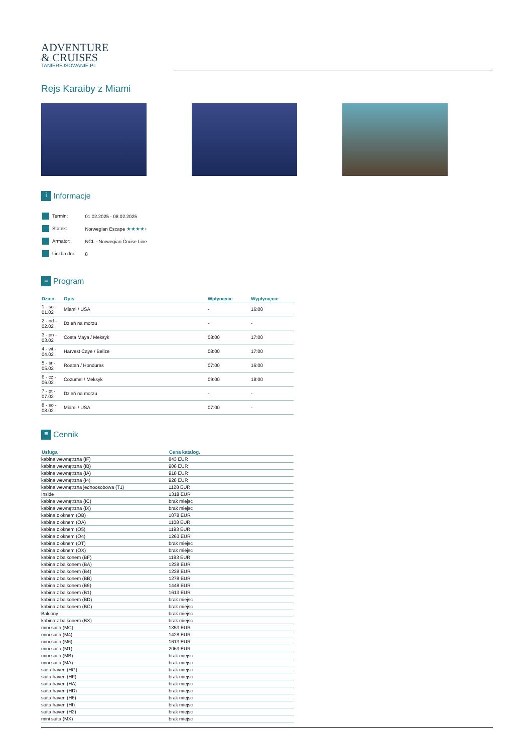ADVENTURE
& CRUISES
TANIEREJSOWANIE.PL
Rejs Karaiby z Miami
i Informacje
| Termin: | 01.02.2025 - 08.02.2025 |
| Statek: | Norwegian Escape ★★★★+ |
| Armator: | NCL - Norwegian Cruise Line |
| Liczba dni: | 8 |
≡ Program
| Dzień | Opis | Wpłynięcie | Wypłynięcie |
| --- | --- | --- | --- |
| 1 - so - 01.02 | Miami / USA | - | 16:00 |
| 2 - nd - 02.02 | Dzień na morzu | - | - |
| 3 - pn - 03.02 | Costa Maya / Meksyk | 08:00 | 17:00 |
| 4 - wt - 04.02 | Harvest Caye / Belize | 08:00 | 17:00 |
| 5 - śr - 05.02 | Roatan / Honduras | 07:00 | 16:00 |
| 6 - cz - 06.02 | Cozumel / Meksyk | 09:00 | 18:00 |
| 7 - pt - 07.02 | Dzień na morzu | - | - |
| 8 - so - 08.02 | Miami / USA | 07:00 | - |
≡ Cennik
| Usługa | Cena katalog. |
| --- | --- |
| kabina wewnętrzna (IF) | 843 EUR |
| kabina wewnętrzna (IB) | 908 EUR |
| kabina wewnętrzna (IA) | 918 EUR |
| kabina wewnętrzna (I4) | 928 EUR |
| kabina wewnętrzna jednoosobowa (T1) | 1128 EUR |
| Inside | 1318 EUR |
| kabina wewnętrzna (IC) | brak miejsc |
| kabina wewnętrzna (IX) | brak miejsc |
| kabina z oknem (OB) | 1078 EUR |
| kabina z oknem (OA) | 1108 EUR |
| kabina z oknem (O5) | 1193 EUR |
| kabina z oknem (O4) | 1263 EUR |
| kabina z oknem (OT) | brak miejsc |
| kabina z oknem (OX) | brak miejsc |
| kabina z balkonem (BF) | 1193 EUR |
| kabina z balkonem (BA) | 1238 EUR |
| kabina z balkonem (B4) | 1238 EUR |
| kabina z balkonem (BB) | 1278 EUR |
| kabina z balkonem (B6) | 1448 EUR |
| kabina z balkonem (B1) | 1613 EUR |
| kabina z balkonem (BD) | brak miejsc |
| kabina z balkonem (BC) | brak miejsc |
| Balcony | brak miejsc |
| kabina z balkonem (BX) | brak miejsc |
| mini suita (MC) | 1353 EUR |
| mini suita (M4) | 1428 EUR |
| mini suita (M6) | 1613 EUR |
| mini suita (M1) | 2063 EUR |
| mini suita (MB) | brak miejsc |
| mini suita (MA) | brak miejsc |
| suita haven (HG) | brak miejsc |
| suita haven (HF) | brak miejsc |
| suita haven (HA) | brak miejsc |
| suita haven (HD) | brak miejsc |
| suita haven (H6) | brak miejsc |
| suita haven (HI) | brak miejsc |
| suita haven (H2) | brak miejsc |
| mini suita (MX) | brak miejsc |